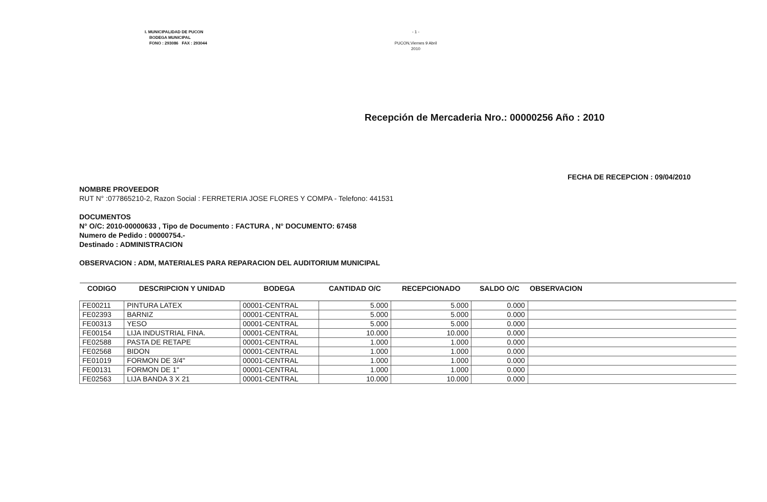I. MUNICIPALIDAD DE PUCON
BODEGA MUNICIPAL
FONO : 293086 FAX : 293044
- 1 -
PUCON,Viernes 9 Abril 2010
Recepción de Mercaderia Nro.: 00000256 Año : 2010
NOMBRE PROVEEDOR
RUT N° :077865210-2, Razon Social : FERRETERIA JOSE FLORES Y COMPA - Telefono: 441531
FECHA DE RECEPCION : 09/04/2010
DOCUMENTOS
N° O/C: 2010-00000633 , Tipo de Documento : FACTURA , N° DOCUMENTO: 67458
Numero de Pedido : 00000754.-
Destinado : ADMINISTRACION
OBSERVACION : ADM, MATERIALES PARA REPARACION DEL AUDITORIUM MUNICIPAL
| CODIGO | DESCRIPCION Y UNIDAD | BODEGA | CANTIDAD O/C | RECEPCIONADO | SALDO O/C | OBSERVACION |
| --- | --- | --- | --- | --- | --- | --- |
| FE00211 | PINTURA LATEX | 00001-CENTRAL | 5.000 | 5.000 | 0.000 | |
| FE02393 | BARNIZ | 00001-CENTRAL | 5.000 | 5.000 | 0.000 | |
| FE00313 | YESO | 00001-CENTRAL | 5.000 | 5.000 | 0.000 | |
| FE00154 | LIJA INDUSTRIAL FINA. | 00001-CENTRAL | 10.000 | 10.000 | 0.000 | |
| FE02588 | PASTA DE RETAPE | 00001-CENTRAL | 1.000 | 1.000 | 0.000 | |
| FE02568 | BIDON | 00001-CENTRAL | 1.000 | 1.000 | 0.000 | |
| FE01019 | FORMON DE 3/4" | 00001-CENTRAL | 1.000 | 1.000 | 0.000 | |
| FE00131 | FORMON DE 1" | 00001-CENTRAL | 1.000 | 1.000 | 0.000 | |
| FE02563 | LIJA BANDA 3 X 21 | 00001-CENTRAL | 10.000 | 10.000 | 0.000 | |